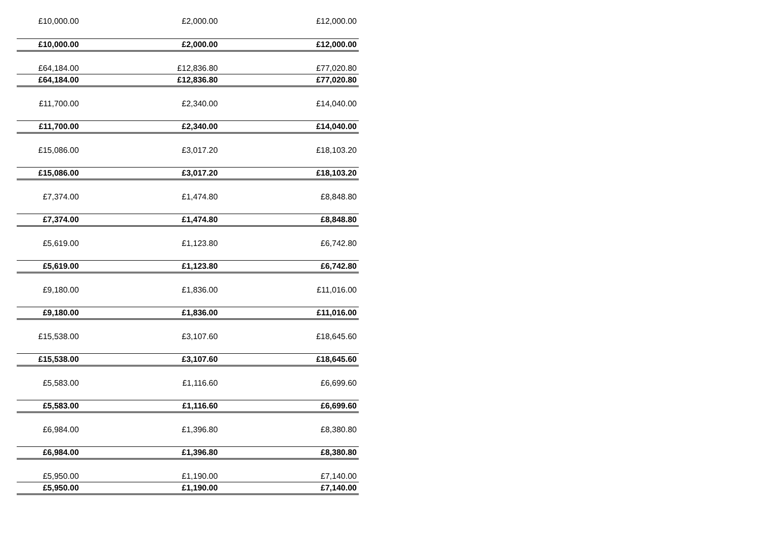| £10,000.00 | £2,000.00 | £12,000.00 |
| £10,000.00 | £2,000.00 | £12,000.00 |
| £64,184.00 | £12,836.80 | £77,020.80 |
| £64,184.00 | £12,836.80 | £77,020.80 |
| £11,700.00 | £2,340.00 | £14,040.00 |
| £11,700.00 | £2,340.00 | £14,040.00 |
| £15,086.00 | £3,017.20 | £18,103.20 |
| £15,086.00 | £3,017.20 | £18,103.20 |
| £7,374.00 | £1,474.80 | £8,848.80 |
| £7,374.00 | £1,474.80 | £8,848.80 |
| £5,619.00 | £1,123.80 | £6,742.80 |
| £5,619.00 | £1,123.80 | £6,742.80 |
| £9,180.00 | £1,836.00 | £11,016.00 |
| £9,180.00 | £1,836.00 | £11,016.00 |
| £15,538.00 | £3,107.60 | £18,645.60 |
| £15,538.00 | £3,107.60 | £18,645.60 |
| £5,583.00 | £1,116.60 | £6,699.60 |
| £5,583.00 | £1,116.60 | £6,699.60 |
| £6,984.00 | £1,396.80 | £8,380.80 |
| £6,984.00 | £1,396.80 | £8,380.80 |
| £5,950.00 | £1,190.00 | £7,140.00 |
| £5,950.00 | £1,190.00 | £7,140.00 |